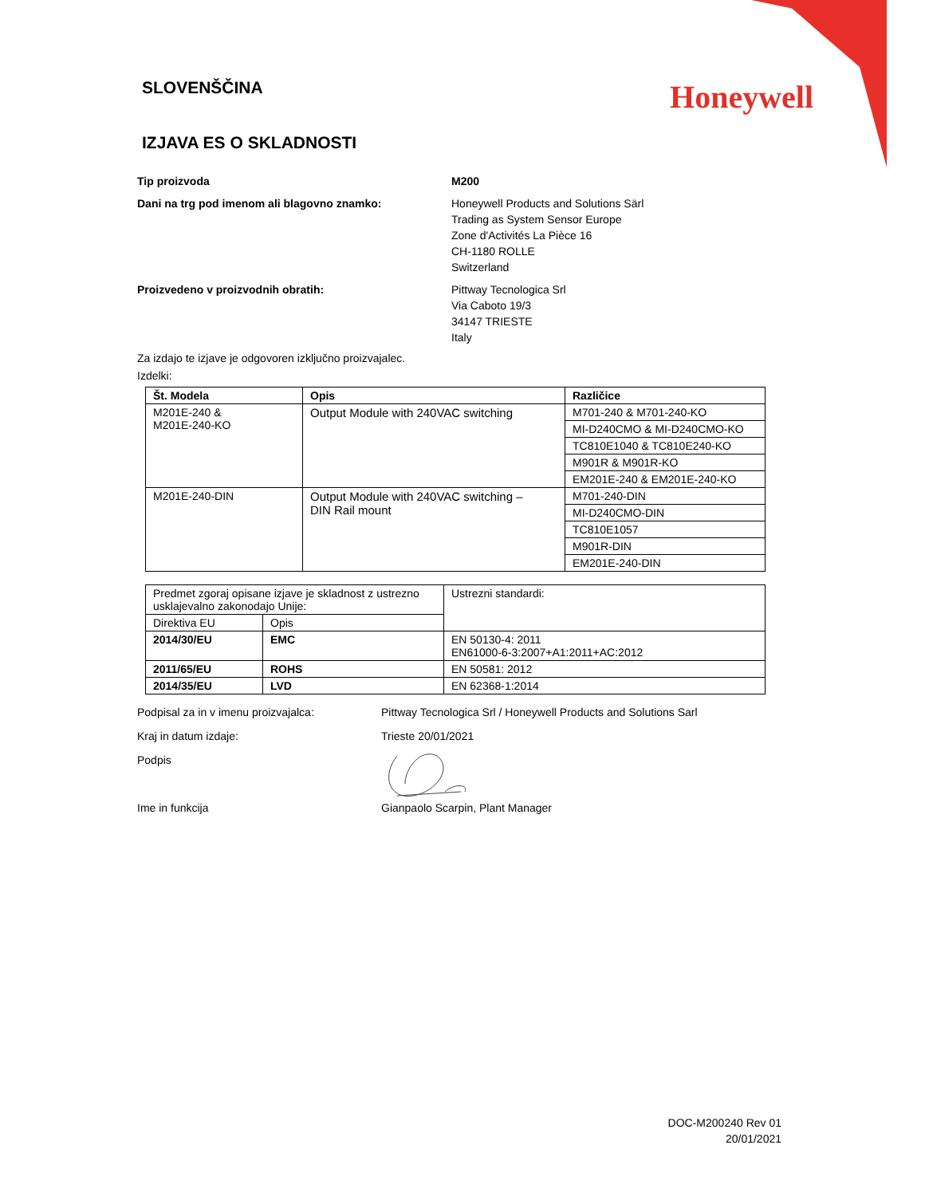SLOVENŠČINA
Honeywell
IZJAVA ES O SKLADNOSTI
Tip proizvoda M200
Dani na trg pod imenom ali blagovno znamko: Honeywell Products and Solutions Särl
Trading as System Sensor Europe
Zone d'Activités La Pièce 16
CH-1180 ROLLE
Switzerland
Proizvedeno v proizvodnih obratih: Pittway Tecnologica Srl
Via Caboto 19/3
34147 TRIESTE
Italy
Za izdajo te izjave je odgovoren izključno proizvajalec.
Izdelki:
| Št. Modela | Opis | Različice |
| --- | --- | --- |
| M201E-240 & M201E-240-KO | Output Module with 240VAC switching | M701-240 & M701-240-KO |
| | | MI-D240CMO & MI-D240CMO-KO |
| | | TC810E1040 & TC810E240-KO |
| | | M901R & M901R-KO |
| | | EM201E-240 & EM201E-240-KO |
| M201E-240-DIN | Output Module with 240VAC switching – DIN Rail mount | M701-240-DIN |
| | | MI-D240CMO-DIN |
| | | TC810E1057 |
| | | M901R-DIN |
| | | EM201E-240-DIN |
| Predmet zgoraj opisane izjave je skladnost z ustrezno usklajevalno zakonodajo Unije: | | Ustrezni standardi: |
| Direktiva EU | Opis | |
| 2014/30/EU | EMC | EN 50130-4: 2011 EN61000-6-3:2007+A1:2011+AC:2012 |
| 2011/65/EU | ROHS | EN 50581: 2012 |
| 2014/35/EU | LVD | EN 62368-1:2014 |
Podpisal za in v imenu proizvajalca: Pittway Tecnologica Srl / Honeywell Products and Solutions Sarl
Kraj in datum izdaje: Trieste 20/01/2021
Podpis
Ime in funkcija Gianpaolo Scarpin, Plant Manager
DOC-M200240 Rev 01
20/01/2021